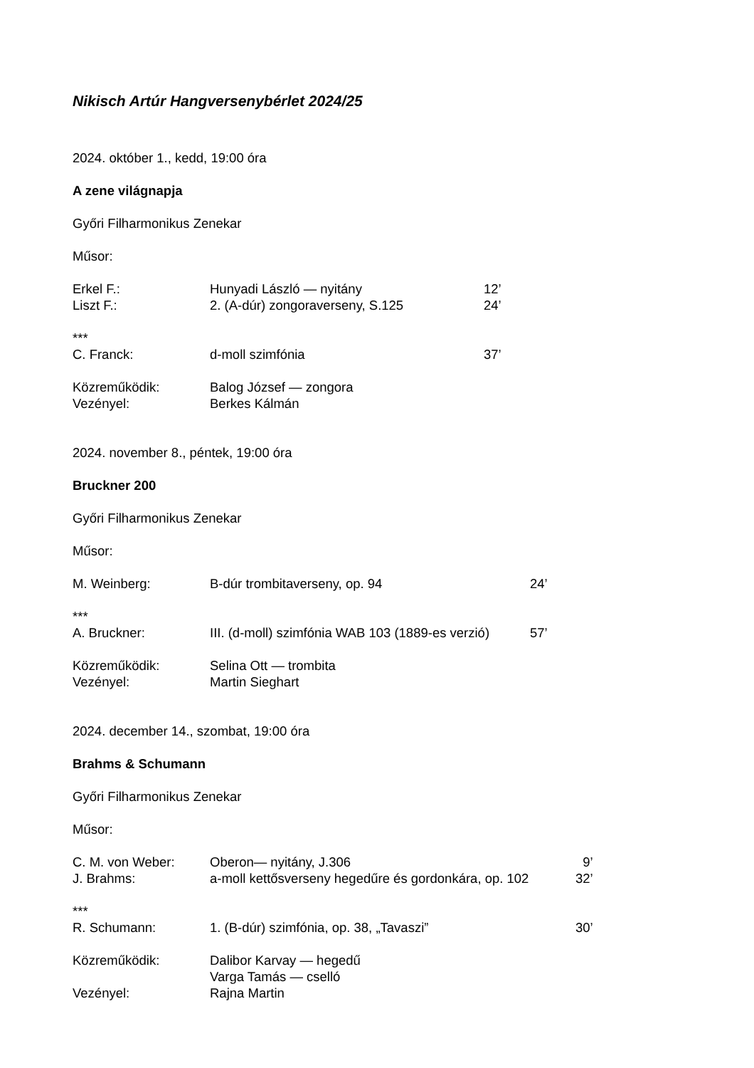Nikisch Artúr Hangversenybérlet 2024/25
2024. október 1., kedd, 19:00 óra
A zene világnapja
Győri Filharmonikus Zenekar
Műsor:
Erkel F.: Hunyadi László — nyitány 12’
Liszt F.: 2. (A-dúr) zongoraverseny, S.125 24’
***
C. Franck: d-moll szimfónia 37’
Közreműködik: Balog József — zongora
Vezényel: Berkes Kálmán
2024. november 8., péntek, 19:00 óra
Bruckner 200
Győri Filharmonikus Zenekar
Műsor:
M. Weinberg: B-dúr trombitaverseny, op. 94 24’
***
A. Bruckner: III. (d-moll) szimfónia WAB 103 (1889-es verzió) 57’
Közreműködik: Selina Ott — trombita
Vezényel: Martin Sieghart
2024. december 14., szombat, 19:00 óra
Brahms & Schumann
Győri Filharmonikus Zenekar
Műsor:
C. M. von Weber: Oberon— nyitány, J.306 9’
J. Brahms: a-moll kettősverseny hegedűre és gordonkára, op. 102 32’
***
R. Schumann: 1. (B-dúr) szimfónia, op. 38, „Tavaszi” 30’
Közreműködik: Dalibor Karvay — hegedű
Varga Tamás — cselló
Vezényel: Rajna Martin